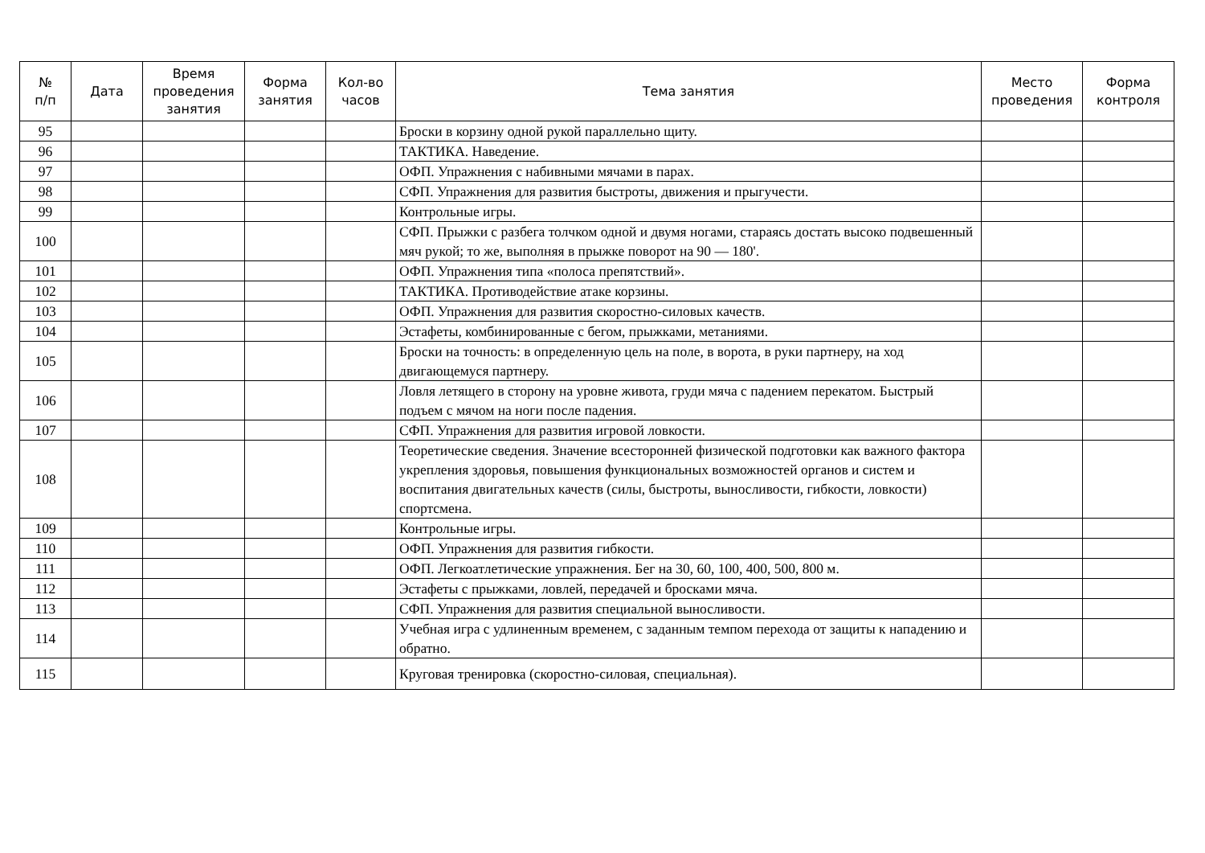| № п/п | Дата | Время проведения занятия | Форма занятия | Кол-во часов | Тема занятия | Место проведения | Форма контроля |
| --- | --- | --- | --- | --- | --- | --- | --- |
| 95 | | | | | Броски в корзину одной рукой параллельно щиту. | | |
| 96 | | | | | ТАКТИКА. Наведение. | | |
| 97 | | | | | ОФП. Упражнения с набивными мячами в парах. | | |
| 98 | | | | | СФП. Упражнения для развития быстроты, движения и прыгучести. | | |
| 99 | | | | | Контрольные игры. | | |
| 100 | | | | | СФП. Прыжки с разбега толчком одной и двумя ногами, стараясь достать высоко подвешенный мяч рукой; то же, выполняя в прыжке поворот на 90 — 180'. | | |
| 101 | | | | | ОФП. Упражнения типа «полоса препятствий». | | |
| 102 | | | | | ТАКТИКА. Противодействие атаке корзины. | | |
| 103 | | | | | ОФП. Упражнения для развития скоростно-силовых качеств. | | |
| 104 | | | | | Эстафеты, комбинированные с бегом, прыжками, метаниями. | | |
| 105 | | | | | Броски на точность: в определенную цель на поле, в ворота, в руки партнеру, на ход двигающемуся партнеру. | | |
| 106 | | | | | Ловля летящего в сторону на уровне живота, груди мяча с падением перекатом. Быстрый подъем с мячом на ноги после падения. | | |
| 107 | | | | | СФП. Упражнения для развития игровой ловкости. | | |
| 108 | | | | | Теоретические сведения. Значение всесторонней физической подготовки как важного фактора укрепления здоровья, повышения функциональных возможностей органов и систем и воспитания двигательных качеств (силы, быстроты, выносливости, гибкости, ловкости) спортсмена. | | |
| 109 | | | | | Контрольные игры. | | |
| 110 | | | | | ОФП. Упражнения для развития гибкости. | | |
| 111 | | | | | ОФП. Легкоатлетические упражнения. Бег на 30, 60, 100, 400, 500, 800 м. | | |
| 112 | | | | | Эстафеты с прыжками, ловлей, передачей и бросками мяча. | | |
| 113 | | | | | СФП. Упражнения для развития специальной выносливости. | | |
| 114 | | | | | Учебная игра с удлиненным временем, с заданным темпом перехода от защиты к нападению и обратно. | | |
| 115 | | | | | Круговая тренировка (скоростно-силовая, специальная). | | |